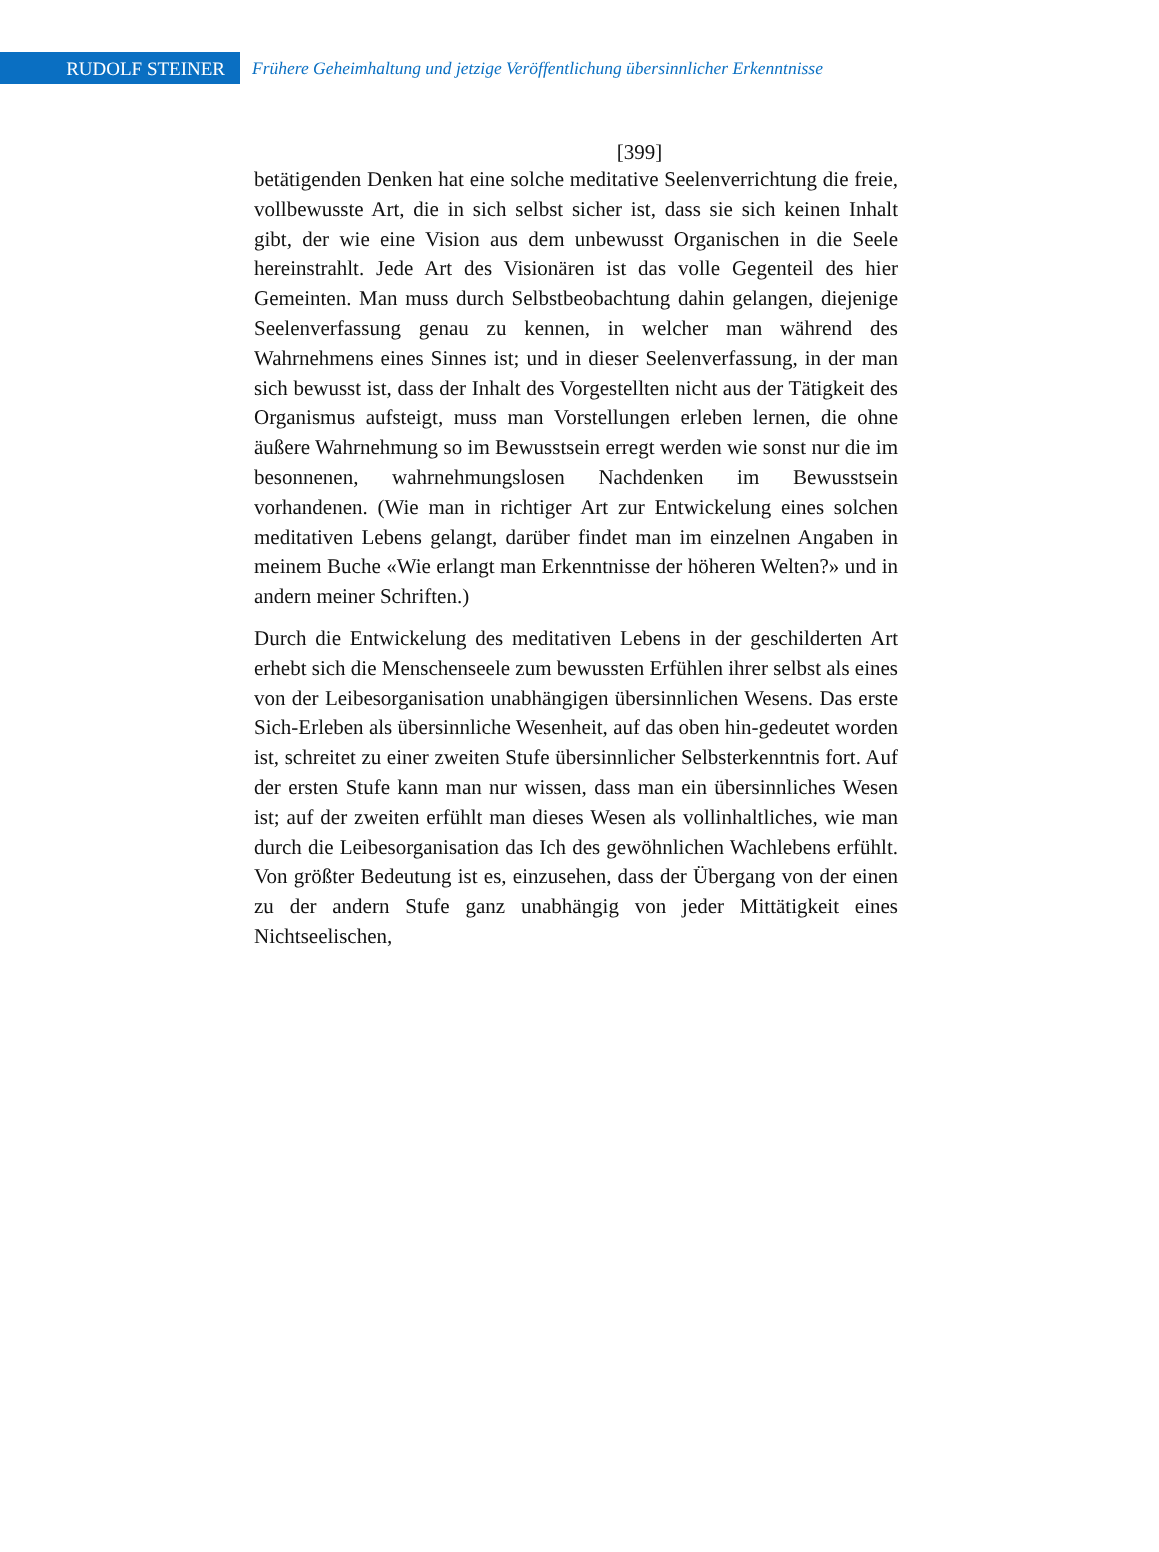RUDOLF STEINER
Frühere Geheimhaltung und jetzige Veröffentlichung übersinnlicher Erkenntnisse
[399]
betätigenden Denken hat eine solche meditative Seelenverrichtung die freie, vollbewusste Art, die in sich selbst sicher ist, dass sie sich keinen Inhalt gibt, der wie eine Vision aus dem unbewusst Organischen in die Seele hereinstrahlt. Jede Art des Visionären ist das volle Gegenteil des hier Gemeinten. Man muss durch Selbstbeobachtung dahin gelangen, diejenige Seelenverfassung genau zu kennen, in welcher man während des Wahrnehmens eines Sinnes ist; und in dieser Seelenverfassung, in der man sich bewusst ist, dass der Inhalt des Vorgestellten nicht aus der Tätigkeit des Organismus aufsteigt, muss man Vorstellungen erleben lernen, die ohne äußere Wahrnehmung so im Bewusstsein erregt werden wie sonst nur die im besonnenen, wahrnehmungslosen Nachdenken im Bewusstsein vorhandenen. (Wie man in richtiger Art zur Entwickelung eines solchen meditativen Lebens gelangt, darüber findet man im einzelnen Angaben in meinem Buche «Wie erlangt man Erkenntnisse der höheren Welten?» und in andern meiner Schriften.)
Durch die Entwickelung des meditativen Lebens in der geschilderten Art erhebt sich die Menschenseele zum bewussten Erfühlen ihrer selbst als eines von der Leibesorganisation unabhängigen übersinnlichen Wesens. Das erste Sich-Erleben als übersinnliche Wesenheit, auf das oben hin-gedeutet worden ist, schreitet zu einer zweiten Stufe übersinnlicher Selbsterkenntnis fort. Auf der ersten Stufe kann man nur wissen, dass man ein übersinnliches Wesen ist; auf der zweiten erfühlt man dieses Wesen als vollinhaltliches, wie man durch die Leibesorganisation das Ich des gewöhnlichen Wachlebens erfühlt. Von größter Bedeutung ist es, einzusehen, dass der Übergang von der einen zu der andern Stufe ganz unabhängig von jeder Mittätigkeit eines Nichtseelischen,